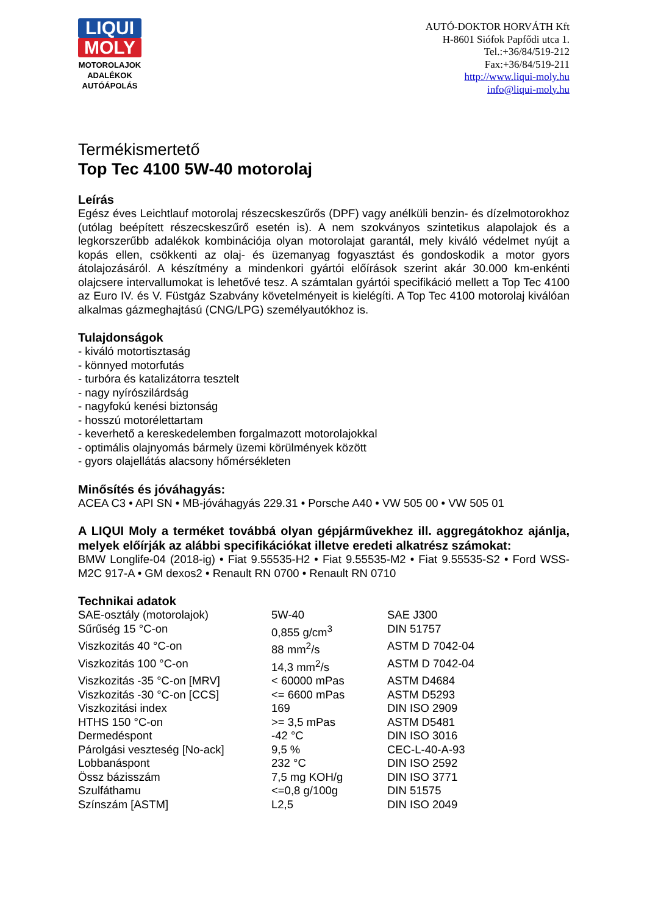LIQUI
MOLY
MOTOROLAJOK
ADALÉKOK
AUTÓÁPOLÁS
AUTÓ-DOKTOR HORVÁTH Kft
H-8601 Siófok Papfődi utca 1.
Tel.:+36/84/519-212
Fax:+36/84/519-211
http://www.liqui-moly.hu
info@liqui-moly.hu
Termékismertető
Top Tec 4100 5W-40 motorolaj
Leírás
Egész éves Leichtlauf motorolaj részecskeszűrős (DPF) vagy anélküli benzin- és dízelmotorokhoz (utólag beépített részecskeszűrő esetén is). A nem szokványos szintetikus alapolajok és a legkorszerűbb adalékok kombinációja olyan motorolajat garantál, mely kiváló védelmet nyújt a kopás ellen, csökkenti az olaj- és üzemanyag fogyasztást és gondoskodik a motor gyors átolajozásáról. A készítmény a mindenkori gyártói előírások szerint akár 30.000 km-enkénti olajcsere intervallumokat is lehetővé tesz. A számtalan gyártói specifikáció mellett a Top Tec 4100 az Euro IV. és V. Füstgáz Szabvány követelményeit is kielégíti. A Top Tec 4100 motorolaj kiválóan alkalmas gázmeghajtású (CNG/LPG) személyautókhoz is.
Tulajdonságok
- kiváló motortisztaság
- könnyed motorfutás
- turbóra és katalizátorra tesztelt
- nagy nyírószilárdság
- nagyfokú kenési biztonság
- hosszú motorélettartam
- keverhető a kereskedelemben forgalmazott motorolajokkal
- optimális olajnyomás bármely üzemi körülmények között
- gyors olajellátás alacsony hőmérsékleten
Minősítés és jóváhagyás:
ACEA C3 • API SN • MB-jóváhagyás 229.31 • Porsche A40 • VW 505 00 • VW 505 01
A LIQUI Moly a terméket továbbá olyan gépjárművekhez ill. aggregátokhoz ajánlja, melyek előírják az alábbi specifikációkat illetve eredeti alkatrész számokat:
BMW Longlife-04 (2018-ig) • Fiat 9.55535-H2 • Fiat 9.55535-M2 • Fiat 9.55535-S2 • Ford WSS-M2C 917-A • GM dexos2 • Renault RN 0700 • Renault RN 0710
Technikai adatok
| SAE-osztály (motorolajok) | 5W-40 | SAE J300 |
| Sűrűség 15 °C-on | 0,855 g/cm<sup>3</sup> | DIN 51757 |
| Viszkozitás 40 °C-on | 88 mm<sup>2</sup>/s | ASTM D 7042-04 |
| Viszkozitás 100 °C-on | 14,3 mm<sup>2</sup>/s | ASTM D 7042-04 |
| Viszkozitás -35 °C-on [MRV] | < 60000 mPas | ASTM D4684 |
| Viszkozitás -30 °C-on [CCS] | <= 6600 mPas | ASTM D5293 |
| Viszkozitási index | 169 | DIN ISO 2909 |
| HTHS 150 °C-on | >= 3,5 mPas | ASTM D5481 |
| Dermedéspont | -42 °C | DIN ISO 3016 |
| Párolgási veszteség [No-ack] | 9,5 % | CEC-L-40-A-93 |
| Lobbanáspont | 232 °C | DIN ISO 2592 |
| Össz bázisszám | 7,5 mg KOH/g | DIN ISO 3771 |
| Szulfáthamu | <=0,8 g/100g | DIN 51575 |
| Színszám [ASTM] | L2,5 | DIN ISO 2049 |